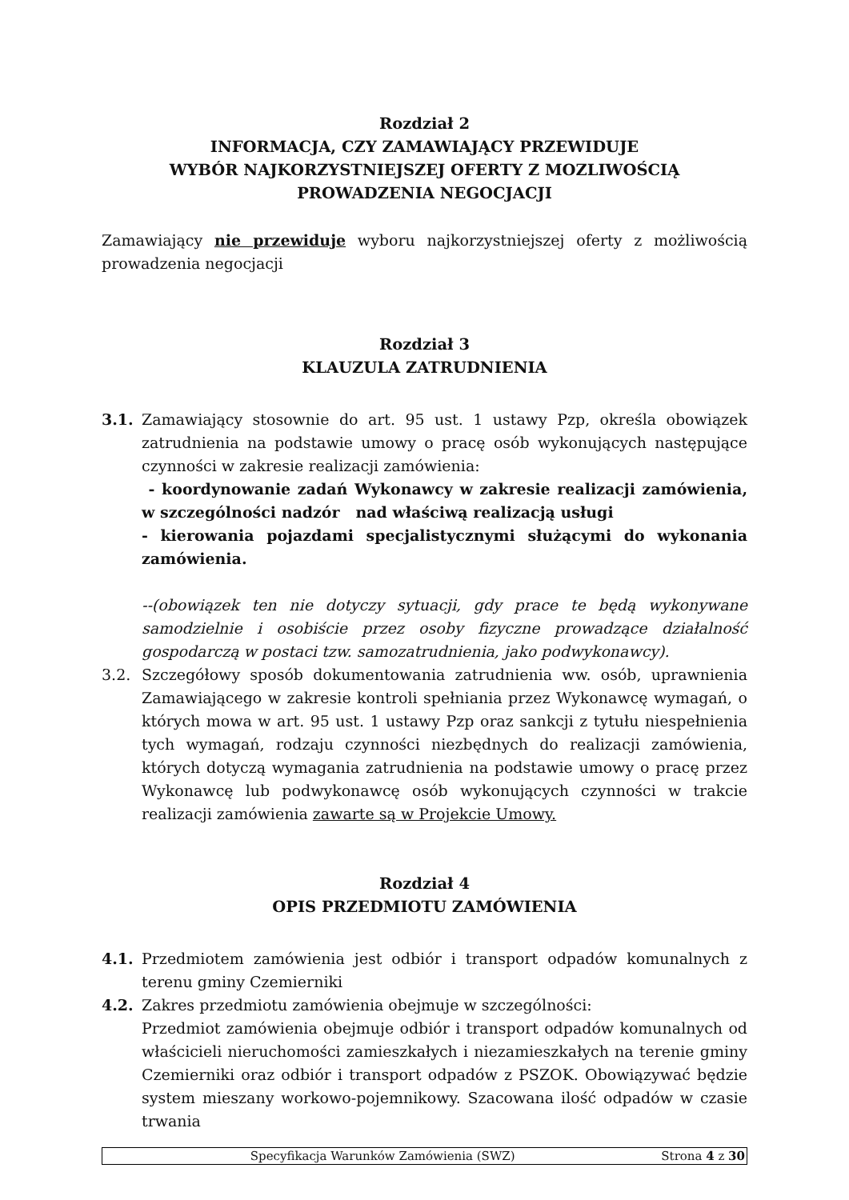Rozdział 2
INFORMACJA, CZY ZAMAWIAJĄCY PRZEWIDUJE
WYBÓR NAJKORZYSTNIEJSZEJ OFERTY Z MOZLIWOŚCIĄ
PROWADZENIA NEGOCJACJI
Zamawiający nie przewiduje wyboru najkorzystniejszej oferty z możliwością prowadzenia negocjacji
Rozdział 3
KLAUZULA ZATRUDNIENIA
3.1. Zamawiający stosownie do art. 95 ust. 1 ustawy Pzp, określa obowiązek zatrudnienia na podstawie umowy o pracę osób wykonujących następujące czynności w zakresie realizacji zamówienia:
- koordynowanie zadań Wykonawcy w zakresie realizacji zamówienia, w szczególności nadzór nad właściwą realizacją usługi
- kierowania pojazdami specjalistycznymi służącymi do wykonania zamówienia.
--(obowiązek ten nie dotyczy sytuacji, gdy prace te będą wykonywane samodzielnie i osobiście przez osoby fizyczne prowadzące działalność gospodarczą w postaci tzw. samozatrudnienia, jako podwykonawcy).
3.2. Szczegółowy sposób dokumentowania zatrudnienia ww. osób, uprawnienia Zamawiającego w zakresie kontroli spełniania przez Wykonawcę wymagań, o których mowa w art. 95 ust. 1 ustawy Pzp oraz sankcji z tytułu niespełnienia tych wymagań, rodzaju czynności niezbędnych do realizacji zamówienia, których dotyczą wymagania zatrudnienia na podstawie umowy o pracę przez Wykonawcę lub podwykonawcę osób wykonujących czynności w trakcie realizacji zamówienia zawarte są w Projekcie Umowy.
Rozdział 4
OPIS PRZEDMIOTU ZAMÓWIENIA
4.1. Przedmiotem zamówienia jest odbiór i transport odpadów komunalnych z terenu gminy Czemierniki
4.2. Zakres przedmiotu zamówienia obejmuje w szczególności:
Przedmiot zamówienia obejmuje odbiór i transport odpadów komunalnych od właścicieli nieruchomości zamieszkałych i niezamieszkałych na terenie gminy Czemierniki oraz odbiór i transport odpadów z PSZOK. Obowiązywać będzie system mieszany workowo-pojemnikowy. Szacowana ilość odpadów w czasie trwania
Specyfikacja Warunków Zamówienia (SWZ) Strona 4 z 30